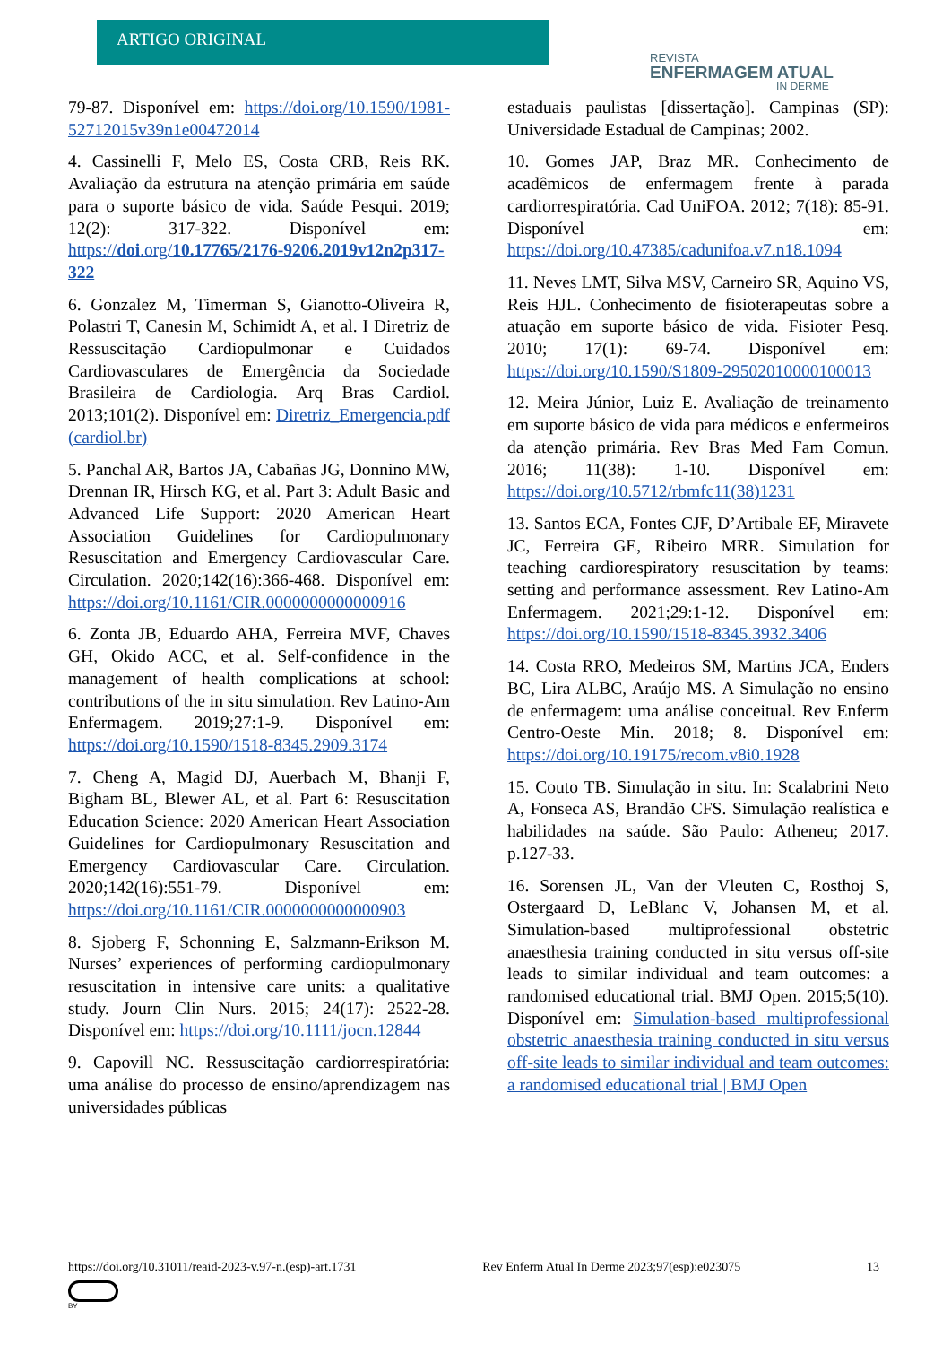ARTIGO ORIGINAL
REVISTA
ENFERMAGEM ATUAL
IN DERME
79-87. Disponível em: https://doi.org/10.1590/1981-52712015v39n1e00472014
4. Cassinelli F, Melo ES, Costa CRB, Reis RK. Avaliação da estrutura na atenção primária em saúde para o suporte básico de vida. Saúde Pesqui. 2019; 12(2): 317-322. Disponível em: https://doi.org/10.17765/2176-9206.2019v12n2p317-322
6. Gonzalez M, Timerman S, Gianotto-Oliveira R, Polastri T, Canesin M, Schimidt A, et al. I Diretriz de Ressuscitação Cardiopulmonar e Cuidados Cardiovasculares de Emergência da Sociedade Brasileira de Cardiologia. Arq Bras Cardiol. 2013;101(2). Disponível em: Diretriz_Emergencia.pdf (cardiol.br)
5. Panchal AR, Bartos JA, Cabañas JG, Donnino MW, Drennan IR, Hirsch KG, et al. Part 3: Adult Basic and Advanced Life Support: 2020 American Heart Association Guidelines for Cardiopulmonary Resuscitation and Emergency Cardiovascular Care. Circulation. 2020;142(16):366-468. Disponível em: https://doi.org/10.1161/CIR.0000000000000916
6. Zonta JB, Eduardo AHA, Ferreira MVF, Chaves GH, Okido ACC, et al. Self-confidence in the management of health complications at school: contributions of the in situ simulation. Rev Latino-Am Enfermagem. 2019;27:1-9. Disponível em: https://doi.org/10.1590/1518-8345.2909.3174
7. Cheng A, Magid DJ, Auerbach M, Bhanji F, Bigham BL, Blewer AL, et al. Part 6: Resuscitation Education Science: 2020 American Heart Association Guidelines for Cardiopulmonary Resuscitation and Emergency Cardiovascular Care. Circulation. 2020;142(16):551-79. Disponível em: https://doi.org/10.1161/CIR.0000000000000903
8. Sjoberg F, Schonning E, Salzmann-Erikson M. Nurses’ experiences of performing cardiopulmonary resuscitation in intensive care units: a qualitative study. Journ Clin Nurs. 2015; 24(17): 2522-28. Disponível em: https://doi.org/10.1111/jocn.12844
9. Capovill NC. Ressuscitação cardiorrespiratória: uma análise do processo de ensino/aprendizagem nas universidades públicas
estaduais paulistas [dissertação]. Campinas (SP): Universidade Estadual de Campinas; 2002.
10. Gomes JAP, Braz MR. Conhecimento de acadêmicos de enfermagem frente à parada cardiorrespiratória. Cad UniFOA. 2012; 7(18): 85-91. Disponível em: https://doi.org/10.47385/cadunifoa.v7.n18.1094
11. Neves LMT, Silva MSV, Carneiro SR, Aquino VS, Reis HJL. Conhecimento de fisioterapeutas sobre a atuação em suporte básico de vida. Fisioter Pesq. 2010; 17(1): 69-74. Disponível em: https://doi.org/10.1590/S1809-29502010000100013
12. Meira Júnior, Luiz E. Avaliação de treinamento em suporte básico de vida para médicos e enfermeiros da atenção primária. Rev Bras Med Fam Comun. 2016; 11(38): 1-10. Disponível em: https://doi.org/10.5712/rbmfc11(38)1231
13. Santos ECA, Fontes CJF, D’Artibale EF, Miravete JC, Ferreira GE, Ribeiro MRR. Simulation for teaching cardiorespiratory resuscitation by teams: setting and performance assessment. Rev Latino-Am Enfermagem. 2021;29:1-12. Disponível em: https://doi.org/10.1590/1518-8345.3932.3406
14. Costa RRO, Medeiros SM, Martins JCA, Enders BC, Lira ALBC, Araújo MS. A Simulação no ensino de enfermagem: uma análise conceitual. Rev Enferm Centro-Oeste Min. 2018; 8. Disponível em: https://doi.org/10.19175/recom.v8i0.1928
15. Couto TB. Simulação in situ. In: Scalabrini Neto A, Fonseca AS, Brandão CFS. Simulação realística e habilidades na saúde. São Paulo: Atheneu; 2017. p.127-33.
16. Sorensen JL, Van der Vleuten C, Rosthoj S, Ostergaard D, LeBlanc V, Johansen M, et al. Simulation-based multiprofessional obstetric anaesthesia training conducted in situ versus off-site leads to similar individual and team outcomes: a randomised educational trial. BMJ Open. 2015;5(10). Disponível em: Simulation-based multiprofessional obstetric anaesthesia training conducted in situ versus off-site leads to similar individual and team outcomes: a randomised educational trial | BMJ Open
https://doi.org/10.31011/reaid-2023-v.97-n.(esp)-art.1731 Rev Enferm Atual In Derme 2023;97(esp):e023075 13
BY